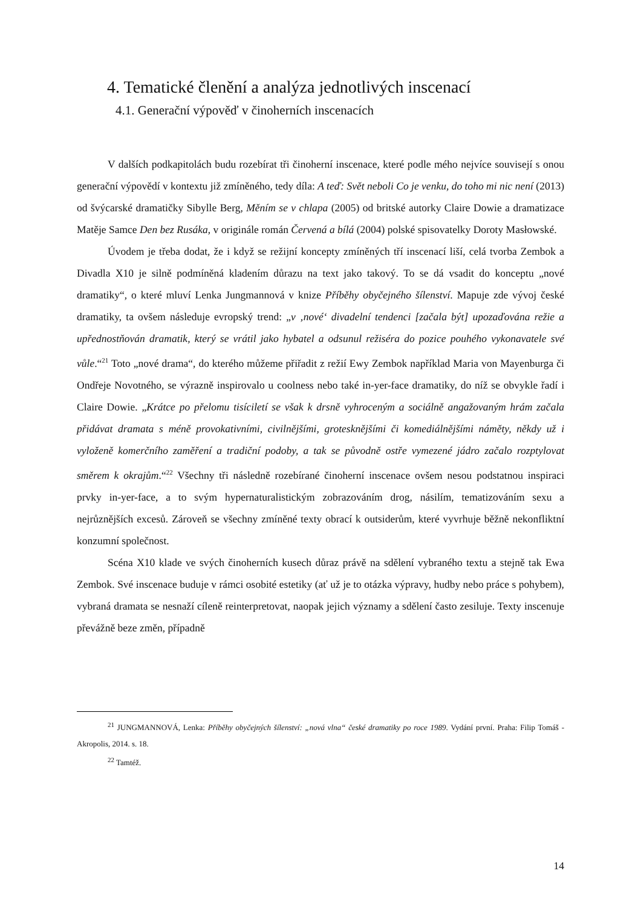4. Tematické členění a analýza jednotlivých inscenací
4.1. Generační výpověď v činoherních inscenacích
V dalších podkapitolách budu rozebírat tři činoherní inscenace, které podle mého nejvíce souvisejí s onou generační výpovědí v kontextu již zmíněného, tedy díla: A teď: Svět neboli Co je venku, do toho mi nic není (2013) od švýcarské dramatičky Sibylle Berg, Měním se v chlapa (2005) od britské autorky Claire Dowie a dramatizace Matěje Samce Den bez Rusáka, v originále román Červená a bílá (2004) polské spisovatelky Doroty Masłowské.
Úvodem je třeba dodat, že i když se režijní koncepty zmíněných tří inscenací liší, celá tvorba Zembok a Divadla X10 je silně podmíněná kladením důrazu na text jako takový. To se dá vsadit do konceptu „nové dramatiky“, o které mluví Lenka Jungmannová v knize Příběhy obyčejného šílenství. Mapuje zde vývoj české dramatiky, ta ovšem následuje evropský trend: „v ‚nové‘ divadelní tendenci [začala být] upozaďována režie a upřednostňován dramatik, který se vrátil jako hybatel a odsunul režiséra do pozice pouhého vykonavatele své vůle.“<sup>21</sup> Toto „nové drama“, do kterého můžeme přiřadit z režií Ewy Zembok například Maria von Mayenburga či Ondřeje Novotného, se výrazně inspirovalo u coolness nebo také in-yer-face dramatiky, do níž se obvykle řadí i Claire Dowie. „Krátce po přelomu tisíciletí se však k drsně vyhroceným a sociálně angažovaným hrám začala přidávat dramata s méně provokativními, civilnějšími, groteskně­jšími či komediálnějšími náměty, někdy už i vyloženě komerčního zaměření a tradiční podoby, a tak se původně ostře vymezené jádro začalo rozptylovat směrem k okrajům.“<sup>22</sup> Všechny tři následně rozebírané činoherní inscenace ovšem nesou podstatnou inspiraci prvky in-yer-face, a to svým hypernaturalistickým zobrazováním drog, násilím, tematizováním sexu a nejrůznějších excesů. Zároveň se všechny zmíněné texty obrací k outsiderům, které vyvrhuje běžně nekonfliktní konzumní společnost.
Scéna X10 klade ve svých činoherních kusech důraz právě na sdělení vybraného textu a stejně tak Ewa Zembok. Své inscenace buduje v rámci osobité estetiky (ať už je to otázka výpravy, hudby nebo práce s pohybem), vybraná dramata se nesnaží cíleně reinterpretovat, naopak jejich významy a sdělení často zesiluje. Texty inscenuje převážně beze změn, případně
<sup>21</sup> JUNGMANNOVÁ, Lenka: Příběhy obyčejných šílenství: „nová vlna“ české dramatiky po roce 1989. Vydání první. Praha: Filip Tomáš - Akropolis, 2014. s. 18.
<sup>22</sup> Tamtéž.
14